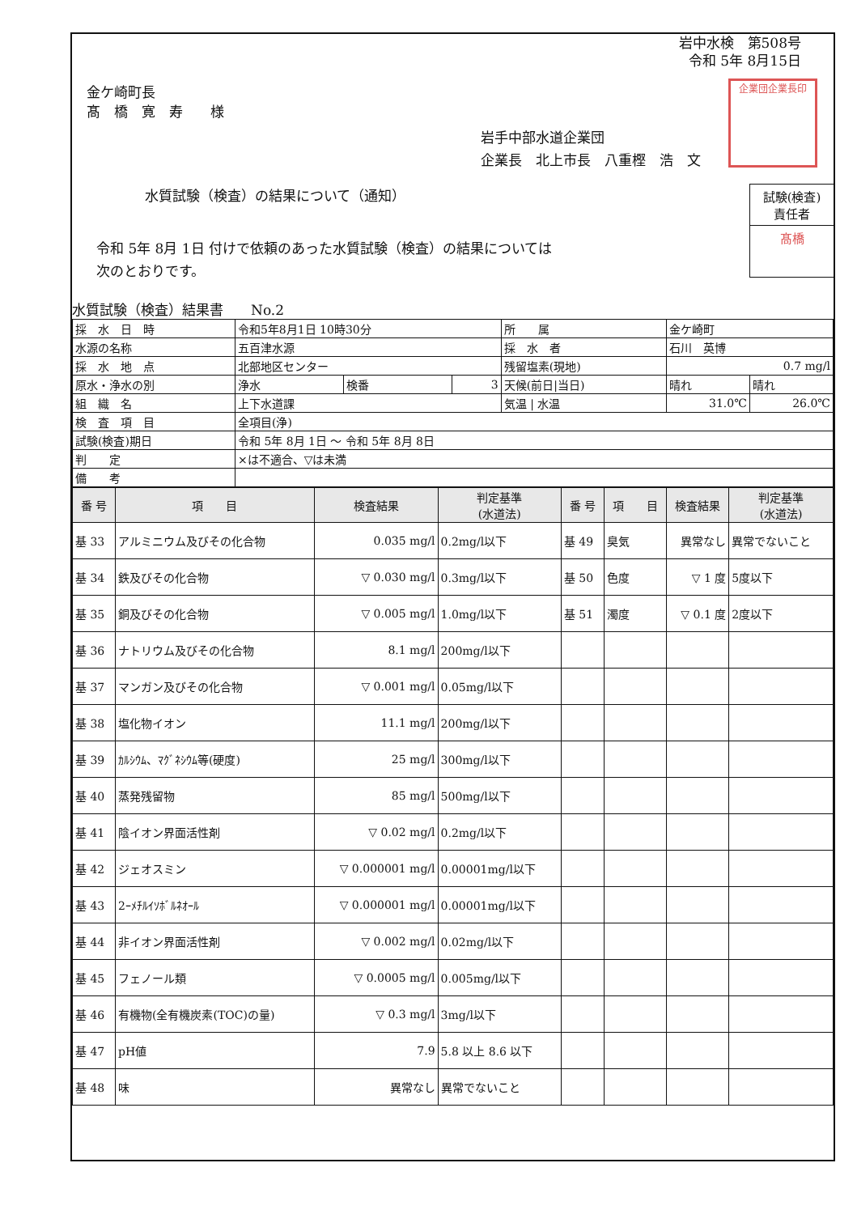岩中水検　第508号
令和 5年 8月15日
企業団企業長印
金ケ崎町長
髙　橋　寛　寿　　様
岩手中部水道企業団
企業長　北上市長　八重樫　浩　文
水質試験（検査）の結果について（通知）
試験(検査)
責任者
髙橋
令和 5年 8月 1日 付けで依頼のあった水質試験（検査）の結果については
次のとおりです。
水質試験（検査）結果書　　No.2
| 採 水 日 時 | 令和5年8月1日 10時30分 | | | 所 属 | 金ケ崎町 | |
| 水源の名称 | 五百津水源 | | | 採 水 者 | 石川 英博 | |
| 採 水 地 点 | 北部地区センター | | | 残留塩素(現地) | 0.7 mg/l | |
| 原水・浄水の別 | 浄水 | 検番 | 3 | 天候(前日/当日) | 晴れ | 晴れ |
| 組 織 名 | 上下水道課 | | | 気温 / 水温 | 31.0℃ | 26.0℃ |
| 検 査 項 目 | 全項目(浄) | | | | | |
| 試験(検査)期日 | 令和 5年 8月 1日 ～ 令和 5年 8月 8日 | | | | | |
| 判 定 | ×は不適合、▽は未満 | | | | | |
| 備 考 | | | | | | |
| 番 号 | 項 目 | 検査結果 | 判定基準 (水道法) | 番 号 | 項 目 | 検査結果 | 判定基準 (水道法) |
| --- | --- | --- | --- | --- | --- | --- | --- |
| 基 33 | アルミニウム及びその化合物 | 0.035 mg/l | 0.2mg/l以下 | 基 49 | 臭気 | 異常なし | 異常でないこと |
| 基 34 | 鉄及びその化合物 | ▽ 0.030 mg/l | 0.3mg/l以下 | 基 50 | 色度 | ▽ 1 度 | 5度以下 |
| 基 35 | 銅及びその化合物 | ▽ 0.005 mg/l | 1.0mg/l以下 | 基 51 | 濁度 | ▽ 0.1 度 | 2度以下 |
| 基 36 | ナトリウム及びその化合物 | 8.1 mg/l | 200mg/l以下 | | | | |
| 基 37 | マンガン及びその化合物 | ▽ 0.001 mg/l | 0.05mg/l以下 | | | | |
| 基 38 | 塩化物イオン | 11.1 mg/l | 200mg/l以下 | | | | |
| 基 39 | ｶﾙｼｳﾑ、ﾏｸﾞﾈｼｳﾑ等(硬度) | 25 mg/l | 300mg/l以下 | | | | |
| 基 40 | 蒸発残留物 | 85 mg/l | 500mg/l以下 | | | | |
| 基 41 | 陰イオン界面活性剤 | ▽ 0.02 mg/l | 0.2mg/l以下 | | | | |
| 基 42 | ジェオスミン | ▽ 0.000001 mg/l | 0.00001mg/l以下 | | | | |
| 基 43 | 2ｰﾒﾁﾙｲｿﾎﾞﾙﾈｵｰﾙ | ▽ 0.000001 mg/l | 0.00001mg/l以下 | | | | |
| 基 44 | 非イオン界面活性剤 | ▽ 0.002 mg/l | 0.02mg/l以下 | | | | |
| 基 45 | フェノール類 | ▽ 0.0005 mg/l | 0.005mg/l以下 | | | | |
| 基 46 | 有機物(全有機炭素(TOC)の量) | ▽ 0.3 mg/l | 3mg/l以下 | | | | |
| 基 47 | pH値 | 7.9 | 5.8 以上 8.6 以下 | | | | |
| 基 48 | 味 | 異常なし | 異常でないこと | | | | |